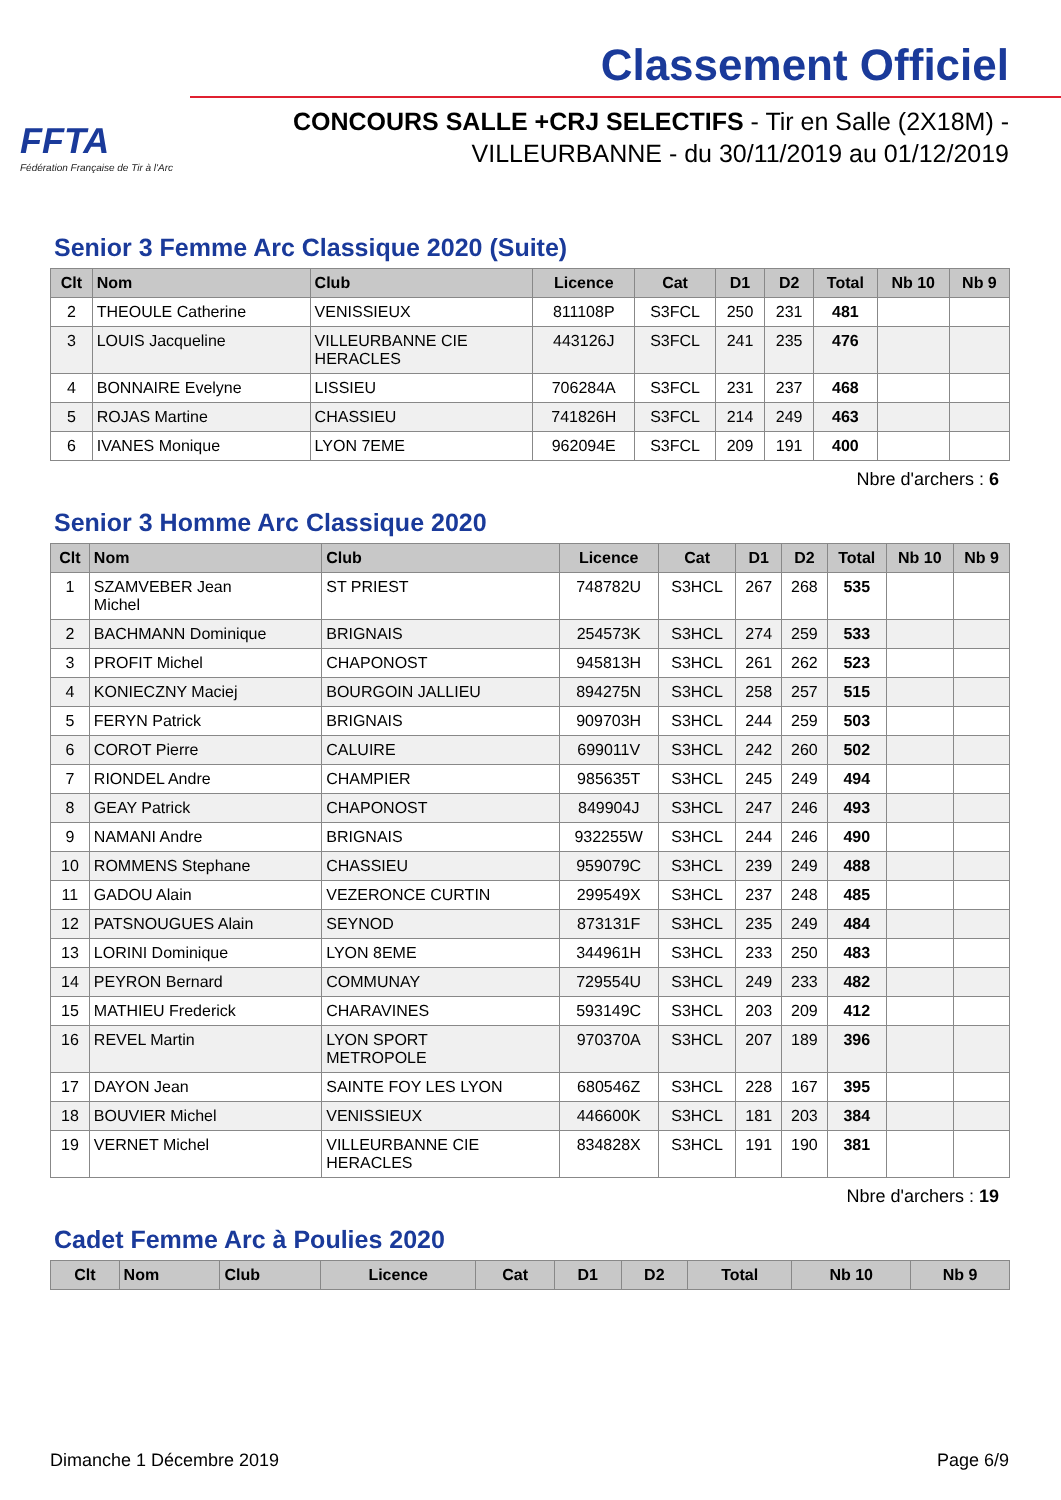FFTA
Fédération Française de Tir à l'Arc
Classement Officiel
CONCOURS SALLE +CRJ SELECTIFS - Tir en Salle (2X18M) -
VILLEURBANNE - du 30/11/2019 au 01/12/2019
Senior 3 Femme Arc Classique 2020 (Suite)
| Clt | Nom | Club | Licence | Cat | D1 | D2 | Total | Nb 10 | Nb 9 |
| --- | --- | --- | --- | --- | --- | --- | --- | --- | --- |
| 2 | THEOULE Catherine | VENISSIEUX | 811108P | S3FCL | 250 | 231 | 481 | | |
| 3 | LOUIS Jacqueline | VILLEURBANNE CIE HERACLES | 443126J | S3FCL | 241 | 235 | 476 | | |
| 4 | BONNAIRE Evelyne | LISSIEU | 706284A | S3FCL | 231 | 237 | 468 | | |
| 5 | ROJAS Martine | CHASSIEU | 741826H | S3FCL | 214 | 249 | 463 | | |
| 6 | IVANES Monique | LYON 7EME | 962094E | S3FCL | 209 | 191 | 400 | | |
Nbre d'archers : 6
Senior 3 Homme Arc Classique 2020
| Clt | Nom | Club | Licence | Cat | D1 | D2 | Total | Nb 10 | Nb 9 |
| --- | --- | --- | --- | --- | --- | --- | --- | --- | --- |
| 1 | SZAMVEBER Jean Michel | ST PRIEST | 748782U | S3HCL | 267 | 268 | 535 | | |
| 2 | BACHMANN Dominique | BRIGNAIS | 254573K | S3HCL | 274 | 259 | 533 | | |
| 3 | PROFIT Michel | CHAPONOST | 945813H | S3HCL | 261 | 262 | 523 | | |
| 4 | KONIECZNY Maciej | BOURGOIN JALLIEU | 894275N | S3HCL | 258 | 257 | 515 | | |
| 5 | FERYN Patrick | BRIGNAIS | 909703H | S3HCL | 244 | 259 | 503 | | |
| 6 | COROT Pierre | CALUIRE | 699011V | S3HCL | 242 | 260 | 502 | | |
| 7 | RIONDEL Andre | CHAMPIER | 985635T | S3HCL | 245 | 249 | 494 | | |
| 8 | GEAY Patrick | CHAPONOST | 849904J | S3HCL | 247 | 246 | 493 | | |
| 9 | NAMANI Andre | BRIGNAIS | 932255W | S3HCL | 244 | 246 | 490 | | |
| 10 | ROMMENS Stephane | CHASSIEU | 959079C | S3HCL | 239 | 249 | 488 | | |
| 11 | GADOU Alain | VEZERONCE CURTIN | 299549X | S3HCL | 237 | 248 | 485 | | |
| 12 | PATSNOUGUES Alain | SEYNOD | 873131F | S3HCL | 235 | 249 | 484 | | |
| 13 | LORINI Dominique | LYON 8EME | 344961H | S3HCL | 233 | 250 | 483 | | |
| 14 | PEYRON Bernard | COMMUNAY | 729554U | S3HCL | 249 | 233 | 482 | | |
| 15 | MATHIEU Frederick | CHARAVINES | 593149C | S3HCL | 203 | 209 | 412 | | |
| 16 | REVEL Martin | LYON SPORT METROPOLE | 970370A | S3HCL | 207 | 189 | 396 | | |
| 17 | DAYON Jean | SAINTE FOY LES LYON | 680546Z | S3HCL | 228 | 167 | 395 | | |
| 18 | BOUVIER Michel | VENISSIEUX | 446600K | S3HCL | 181 | 203 | 384 | | |
| 19 | VERNET Michel | VILLEURBANNE CIE HERACLES | 834828X | S3HCL | 191 | 190 | 381 | | |
Nbre d'archers : 19
Cadet Femme Arc à Poulies 2020
| Clt | Nom | Club | Licence | Cat | D1 | D2 | Total | Nb 10 | Nb 9 |
| --- | --- | --- | --- | --- | --- | --- | --- | --- | --- |
Dimanche 1 Décembre 2019 Page 6/9